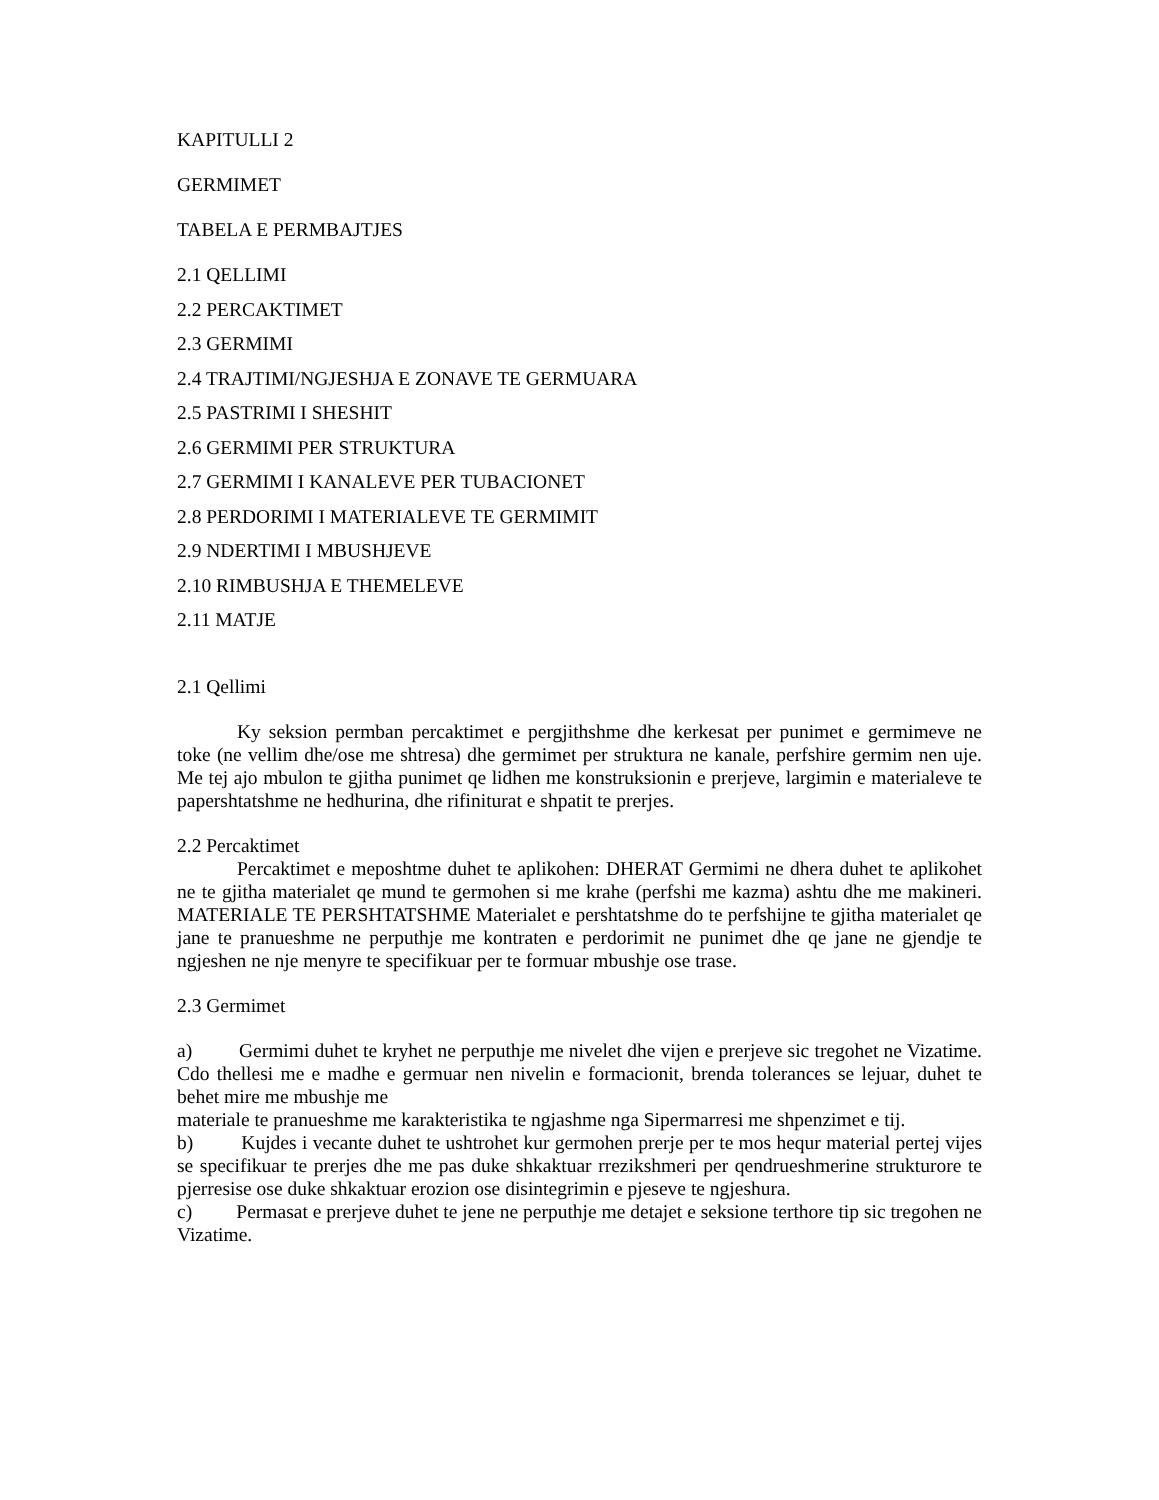KAPITULLI 2
GERMIMET
TABELA E PERMBAJTJES
2.1 QELLIMI
2.2 PERCAKTIMET
2.3 GERMIMI
2.4 TRAJTIMI/NGJESHJA E ZONAVE TE GERMUARA
2.5 PASTRIMI I SHESHIT
2.6 GERMIMI PER STRUKTURA
2.7 GERMIMI I KANALEVE PER TUBACIONET
2.8 PERDORIMI I MATERIALEVE TE GERMIMIT
2.9 NDERTIMI I MBUSHJEVE
2.10 RIMBUSHJA E THEMELEVE
2.11 MATJE
2.1 Qellimi
Ky seksion permban percaktimet e pergjithshme dhe kerkesat per punimet e germimeve ne toke (ne vellim dhe/ose me shtresa) dhe germimet per struktura ne kanale, perfshire germim nen uje. Me tej ajo mbulon te gjitha punimet qe lidhen me konstruksionin e prerjeve, largimin e materialeve te papershtatshme ne hedhurina, dhe rifiniturat e shpatit te prerjes.
2.2 Percaktimet
Percaktimet e meposhtme duhet te aplikohen: DHERAT Germimi ne dhera duhet te aplikohet ne te gjitha materialet qe mund te germohen si me krahe (perfshi me kazma) ashtu dhe me makineri. MATERIALE TE PERSHTATSHME Materialet e pershtatshme do te perfshijne te gjitha materialet qe jane te pranueshme ne perputhje me kontraten e perdorimit ne punimet dhe qe jane ne gjendje te ngjeshen ne nje menyre te specifikuar per te formuar mbushje ose trase.
2.3 Germimet
a) Germimi duhet te kryhet ne perputhje me nivelet dhe vijen e prerjeve sic tregohet ne Vizatime. Cdo thellesi me e madhe e germuar nen nivelin e formacionit, brenda tolerances se lejuar, duhet te behet mire me mbushje me
materiale te pranueshme me karakteristika te ngjashme nga Sipermarresi me shpenzimet e tij.
b) Kujdes i vecante duhet te ushtrohet kur germohen prerje per te mos hequr material pertej vijes se specifikuar te prerjes dhe me pas duke shkaktuar rrezikshmeri per qendrueshmerine strukturore te pjerresise ose duke shkaktuar erozion ose disintegrimin e pjeseve te ngjeshura.
c) Permasat e prerjeve duhet te jene ne perputhje me detajet e seksione terthore tip sic tregohen ne Vizatime.